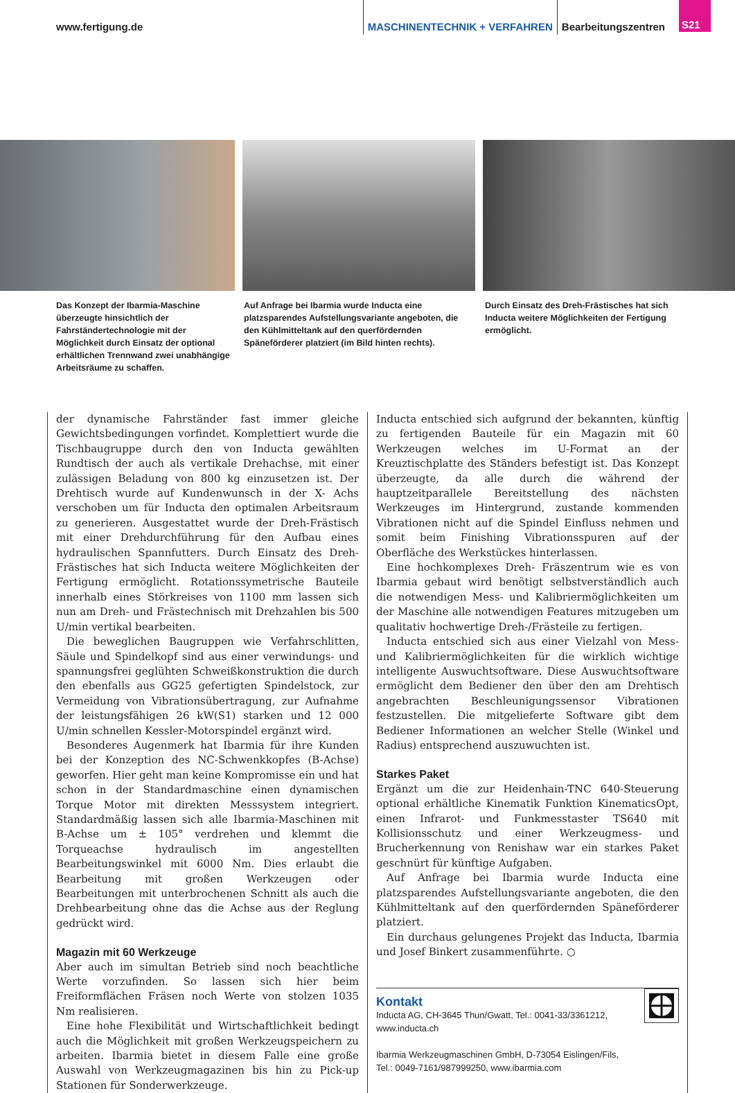www.fertigung.de
MASCHINENTECHNIK + VERFAHREN
Bearbeitungszentren
S21
Das Konzept der Ibarmia-Maschine überzeugte hinsichtlich der Fahrständertechnologie mit der Möglichkeit durch Einsatz der optional erhältlichen Trennwand zwei unabhängige Arbeitsräume zu schaffen.
Auf Anfrage bei Ibarmia wurde Inducta eine platzsparendes Aufstellungsvariante angeboten, die den Kühlmitteltank auf den querfördernden Späneförderer platziert (im Bild hinten rechts).
Durch Einsatz des Dreh-Frästisches hat sich Inducta weitere Möglichkeiten der Fertigung ermöglicht.
der dynamische Fahrständer fast immer gleiche Gewichtsbedingungen vorfindet. Komplettiert wurde die Tischbaugruppe durch den von Inducta gewählten Rundtisch der auch als vertikale Drehachse, mit einer zulässigen Beladung von 800 kg einzusetzen ist. Der Drehtisch wurde auf Kundenwunsch in der X- Achs verschoben um für Inducta den optimalen Arbeitsraum zu generieren. Ausgestattet wurde der Dreh-Frästisch mit einer Drehdurchführung für den Aufbau eines hydraulischen Spannfutters. Durch Einsatz des Dreh-Frästisches hat sich Inducta weitere Möglichkeiten der Fertigung ermöglicht. Rotationssymetrische Bauteile innerhalb eines Störkreises von 1100 mm lassen sich nun am Dreh- und Frästechnisch mit Drehzahlen bis 500 U/min vertikal bearbeiten.
Die beweglichen Baugruppen wie Verfahrschlitten, Säule und Spindelkopf sind aus einer verwindungs- und spannungsfrei geglühten Schweißkonstruktion die durch den ebenfalls aus GG25 gefertigten Spindelstock, zur Vermeidung von Vibrationsübertragung, zur Aufnahme der leistungsfähigen 26 kW(S1) starken und 12 000 U/min schnellen Kessler-Motorspindel ergänzt wird.
Besonderes Augenmerk hat Ibarmia für ihre Kunden bei der Konzeption des NC-Schwenkkopfes (B-Achse) geworfen. Hier geht man keine Kompromisse ein und hat schon in der Standardmaschine einen dynamischen Torque Motor mit direkten Messsystem integriert. Standardmäßig lassen sich alle Ibarmia-Maschinen mit B-Achse um ± 105° verdrehen und klemmt die Torqueachse hydraulisch im angestellten Bearbeitungswinkel mit 6000 Nm. Dies erlaubt die Bearbeitung mit großen Werkzeugen oder Bearbeitungen mit unterbrochenen Schnitt als auch die Drehbearbeitung ohne das die Achse aus der Reglung gedrückt wird.
Magazin mit 60 Werkzeuge
Aber auch im simultan Betrieb sind noch beachtliche Werte vorzufinden. So lassen sich hier beim Freiformflächen Fräsen noch Werte von stolzen 1035 Nm realisieren.
Eine hohe Flexibilität und Wirtschaftlichkeit bedingt auch die Möglichkeit mit großen Werkzeugspeichern zu arbeiten. Ibarmia bietet in diesem Falle eine große Auswahl von Werkzeugmagazinen bis hin zu Pick-up Stationen für Sonderwerkzeuge.
Inducta entschied sich aufgrund der bekannten, künftig zu fertigenden Bauteile für ein Magazin mit 60 Werkzeugen welches im U-Format an der Kreuztischplatte des Ständers befestigt ist. Das Konzept überzeugte, da alle durch die während der hauptzeitparallele Bereitstellung des nächsten Werkzeuges im Hintergrund, zustande kommenden Vibrationen nicht auf die Spindel Einfluss nehmen und somit beim Finishing Vibrationsspuren auf der Oberfläche des Werkstückes hinterlassen.
Eine hochkomplexes Dreh- Fräszentrum wie es von Ibarmia gebaut wird benötigt selbstverständlich auch die notwendigen Mess- und Kalibriermöglichkeiten um der Maschine alle notwendigen Features mitzugeben um qualitativ hochwertige Dreh-/Frästeile zu fertigen.
Inducta entschied sich aus einer Vielzahl von Mess- und Kalibriermöglichkeiten für die wirklich wichtige intelligente Auswuchtsoftware. Diese Auswuchtsoftware ermöglicht dem Bediener den über den am Drehtisch angebrachten Beschleunigungssensor Vibrationen festzustellen. Die mitgelieferte Software gibt dem Bediener Informationen an welcher Stelle (Winkel und Radius) entsprechend auszuwuchten ist.
Starkes Paket
Ergänzt um die zur Heidenhain-TNC 640-Steuerung optional erhältliche Kinematik Funktion KinematicsOpt, einen Infrarot- und Funkmesstaster TS640 mit Kollisionsschutz und einer Werkzeugmess- und Brucherkennung von Renishaw war ein starkes Paket geschnürt für künftige Aufgaben.
Auf Anfrage bei Ibarmia wurde Inducta eine platzsparendes Aufstellungsvariante angeboten, die den Kühlmitteltank auf den querfördernden Späneförderer platziert.
Ein durchaus gelungenes Projekt das Inducta, Ibarmia und Josef Binkert zusammenführte. ○
Kontakt
Inducta AG, CH-3645 Thun/Gwatt, Tel.: 0041-33/3361212,
www.inducta.ch
Ibarmia Werkzeugmaschinen GmbH, D-73054 Eislingen/Fils,
Tel.: 0049-7161/987999250, www.ibarmia.com